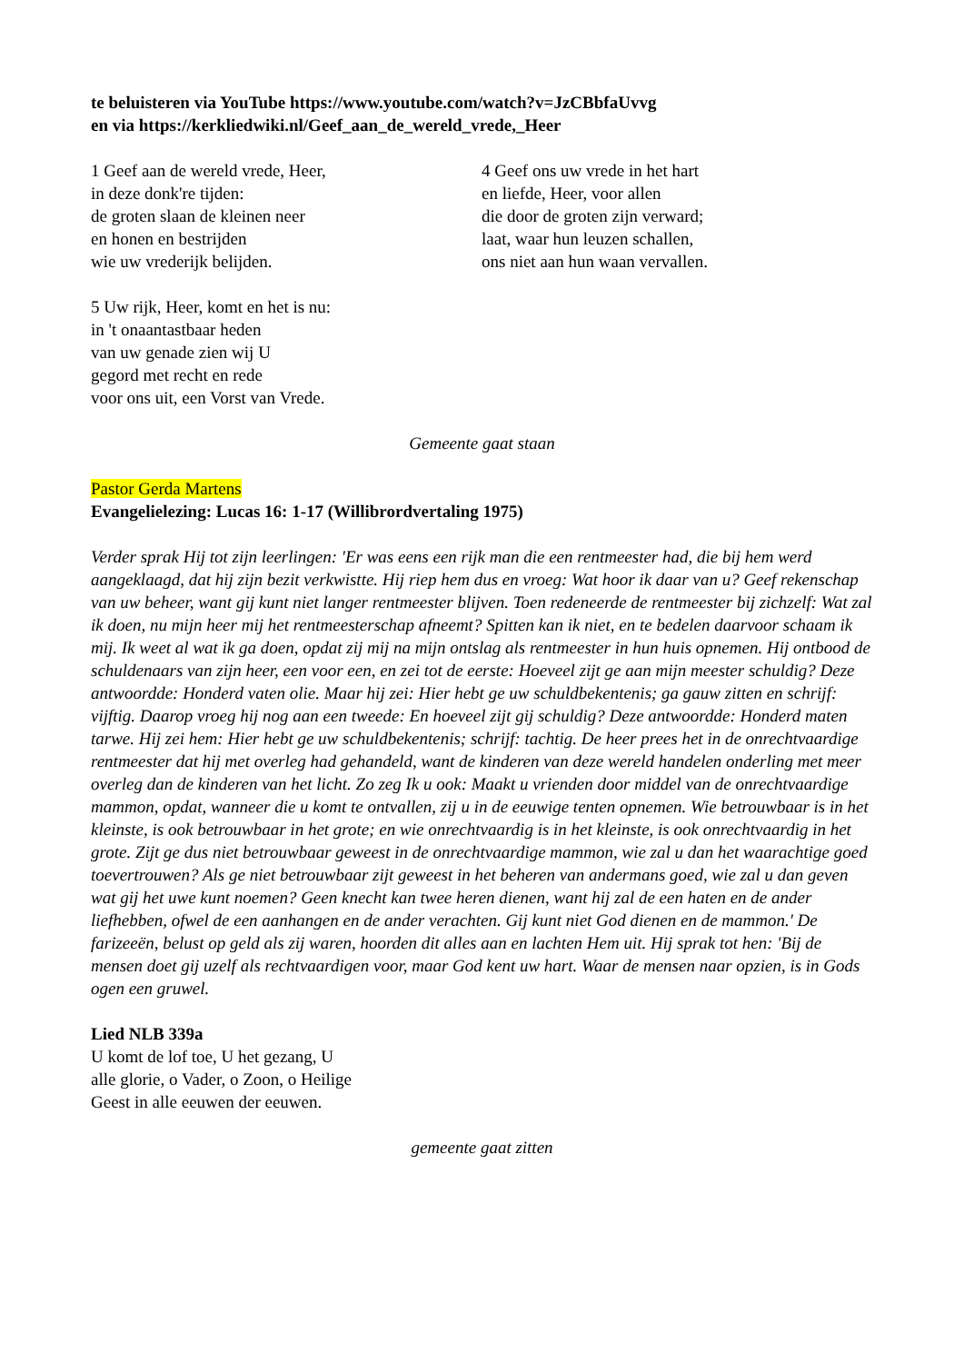te beluisteren via YouTube https://www.youtube.com/watch?v=JzCBbfaUvvg
en via https://kerkliedwiki.nl/Geef_aan_de_wereld_vrede,_Heer
1 Geef aan de wereld vrede, Heer,
in deze donk're tijden:
de groten slaan de kleinen neer
en honen en bestrijden
wie uw vrederijk belijden.
4 Geef ons uw vrede in het hart
en liefde, Heer, voor allen
die door de groten zijn verward;
laat, waar hun leuzen schallen,
ons niet aan hun waan vervallen.
5 Uw rijk, Heer, komt en het is nu:
in 't onaantastbaar heden
van uw genade zien wij U
gegord met recht en rede
voor ons uit, een Vorst van Vrede.
Gemeente gaat staan
Pastor Gerda Martens
Evangelielezing: Lucas 16: 1-17 (Willibrordvertaling 1975)
Verder sprak Hij tot zijn leerlingen: 'Er was eens een rijk man die een rentmeester had, die bij hem werd aangeklaagd, dat hij zijn bezit verkwistte. Hij riep hem dus en vroeg: Wat hoor ik daar van u? Geef rekenschap van uw beheer, want gij kunt niet langer rentmeester blijven. Toen redeneerde de rentmeester bij zichzelf: Wat zal ik doen, nu mijn heer mij het rentmeesterschap afneemt? Spitten kan ik niet, en te bedelen daarvoor schaam ik mij. Ik weet al wat ik ga doen, opdat zij mij na mijn ontslag als rentmeester in hun huis opnemen. Hij ontbood de schuldenaars van zijn heer, een voor een, en zei tot de eerste: Hoeveel zijt ge aan mijn meester schuldig? Deze antwoordde: Honderd vaten olie. Maar hij zei: Hier hebt ge uw schuldbekentenis; ga gauw zitten en schrijf: vijftig. Daarop vroeg hij nog aan een tweede: En hoeveel zijt gij schuldig? Deze antwoordde: Honderd maten tarwe. Hij zei hem: Hier hebt ge uw schuldbekentenis; schrijf: tachtig. De heer prees het in de onrechtvaardige rentmeester dat hij met overleg had gehandeld, want de kinderen van deze wereld handelen onderling met meer overleg dan de kinderen van het licht. Zo zeg Ik u ook: Maakt u vrienden door middel van de onrechtvaardige mammon, opdat, wanneer die u komt te ontvallen, zij u in de eeuwige tenten opnemen. Wie betrouwbaar is in het kleinste, is ook betrouwbaar in het grote; en wie onrechtvaardig is in het kleinste, is ook onrechtvaardig in het grote. Zijt ge dus niet betrouwbaar geweest in de onrechtvaardige mammon, wie zal u dan het waarachtige goed toevertrouwen? Als ge niet betrouwbaar zijt geweest in het beheren van andermans goed, wie zal u dan geven wat gij het uwe kunt noemen? Geen knecht kan twee heren dienen, want hij zal de een haten en de ander liefhebben, ofwel de een aanhangen en de ander verachten. Gij kunt niet God dienen en de mammon.' De farizeeën, belust op geld als zij waren, hoorden dit alles aan en lachten Hem uit. Hij sprak tot hen: 'Bij de mensen doet gij uzelf als rechtvaardigen voor, maar God kent uw hart. Waar de mensen naar opzien, is in Gods ogen een gruwel.
Lied NLB 339a
U komt de lof toe, U het gezang, U alle glorie, o Vader, o Zoon, o Heilige Geest in alle eeuwen der eeuwen.
gemeente gaat zitten